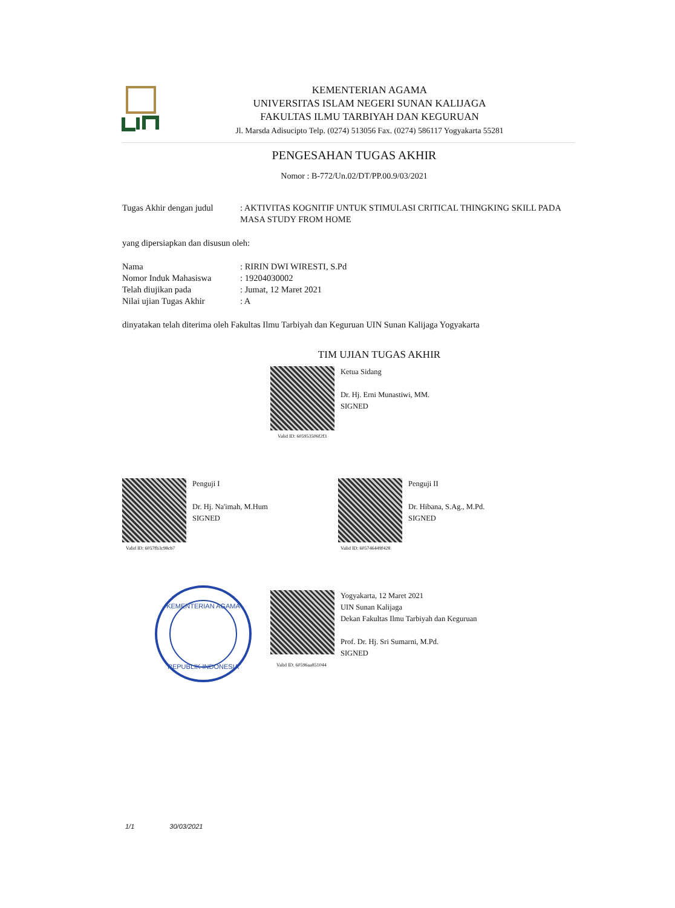KEMENTERIAN AGAMA
UNIVERSITAS ISLAM NEGERI SUNAN KALIJAGA
FAKULTAS ILMU TARBIYAH DAN KEGURUAN
Jl. Marsda Adisucipto Telp. (0274) 513056 Fax. (0274) 586117 Yogyakarta 55281
PENGESAHAN TUGAS AKHIR
Nomor : B-772/Un.02/DT/PP.00.9/03/2021
Tugas Akhir dengan judul
: AKTIVITAS KOGNITIF UNTUK STIMULASI CRITICAL THINGKING SKILL PADA MASA STUDY FROM HOME
yang dipersiapkan dan disusun oleh:
Nama : RIRIN DWI WIRESTI, S.Pd
Nomor Induk Mahasiswa : 19204030002
Telah diujikan pada : Jumat, 12 Maret 2021
Nilai ujian Tugas Akhir
: A
dinyatakan telah diterima oleh Fakultas Ilmu Tarbiyah dan Keguruan UIN Sunan Kalijaga Yogyakarta
TIM UJIAN TUGAS AKHIR
Ketua Sidang
Dr. Hj. Erni Munastiwi, MM.
SIGNED
Valid ID: 605953506f2f3
Penguji I
Dr. Hj. Na'imah, M.Hum
SIGNED
Valid ID: 6057fb3c98cb7
Penguji II
Dr. Hibana, S.Ag., M.Pd.
SIGNED
Valid ID: 605746449f428
KEMENTERIAN AGAMA
REPUBLIK INDONESIA
Yogyakarta, 12 Maret 2021
UIN Sunan Kalijaga
Dekan Fakultas Ilmu Tarbiyah dan Keguruan
Prof. Dr. Hj. Sri Sumarni, M.Pd.
SIGNED
Valid ID: 60596aa851044
1/1 30/03/2021